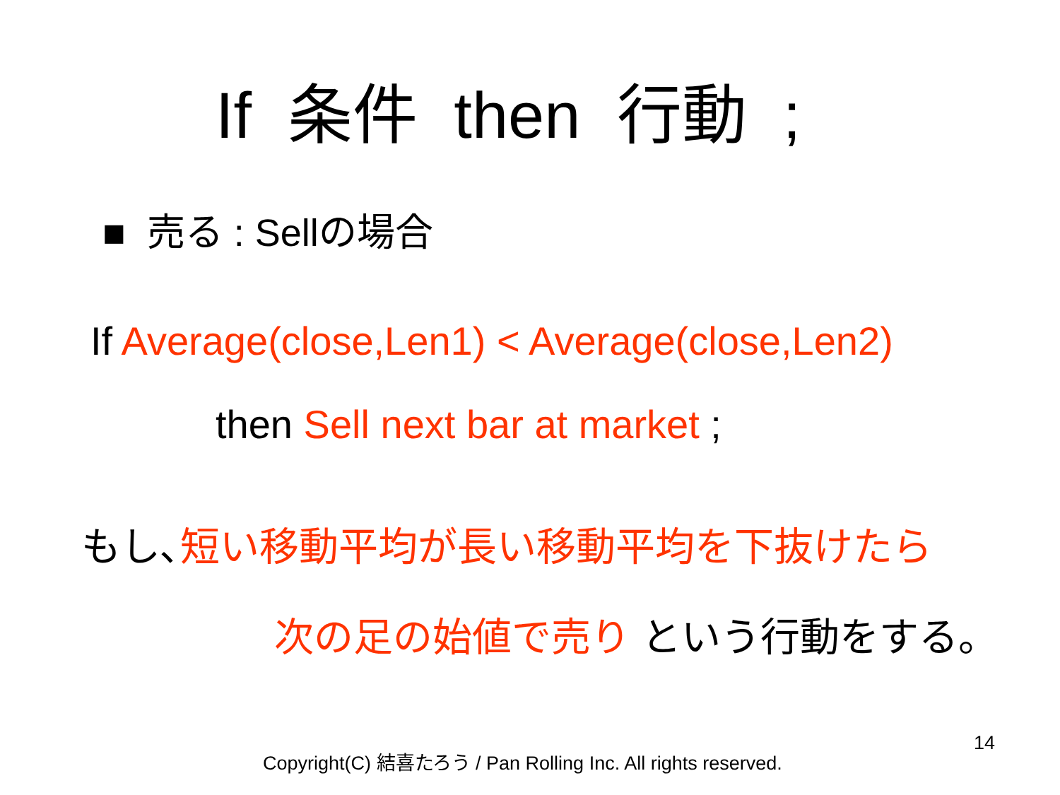If 条件 then 行動 ;
■ 売る : Sellの場合
If Average(close,Len1) < Average(close,Len2)
then Sell next bar at market ;
もし､短い移動平均が長い移動平均を下抜けたら
次の足の始値で売り という行動をする。
Copyright(C) 結喜たろう / Pan Rolling Inc. All rights reserved.
14